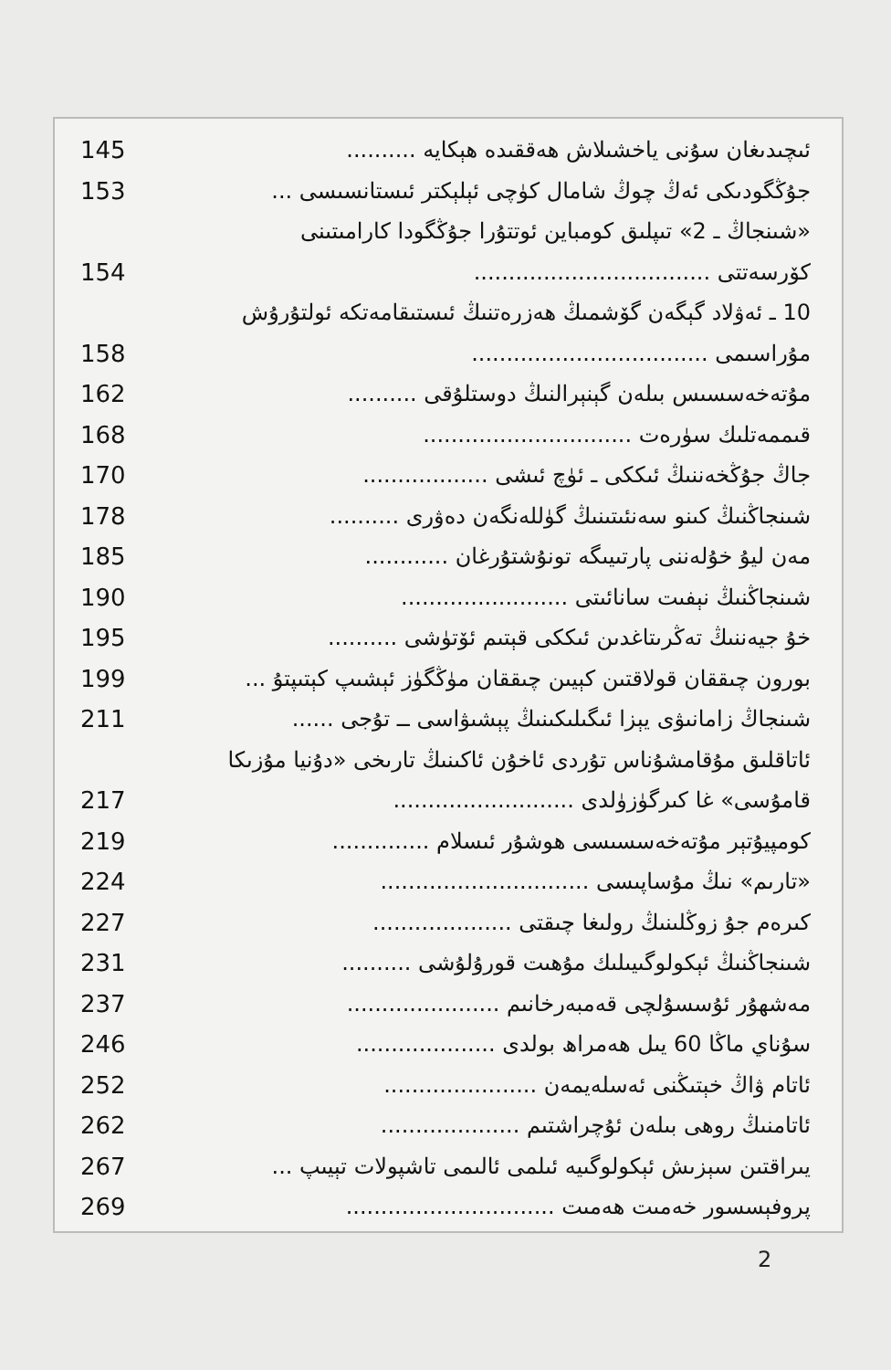ئىچىدىغان سۇنى ياخشىلاش ھەققىدە ھېكايە .......... 145
جۇڭگودىكى ئەڭ چوڭ شامال كۈچى ئېلېكتر ئىستانسىسى ... 153
«شىنجاڭ ـ 2» تىپلىق كومباين ئوتتۇرا جۇڭگودا كارامىتىنى
كۆرسەتتى .................................. 154
10 ـ ئەۋلاد گېگەن گۆشمىڭ ھەزرەتنىڭ ئىستىقامەتكە ئولتۇرۇش
مۇراسىمى .................................. 158
مۇتەخەسسىس بىلەن گېنېرالنىڭ دوستلۇقى .......... 162
قىممەتلىك سۈرەت .............................. 168
جاڭ جۇڭخەننىڭ ئىككى ـ ئۈچ ئىشى .................. 170
شىنجاڭنىڭ كىنو سەنئىتىنىڭ گۈللەنگەن دەۋرى .......... 178
مەن ليۇ خۇلەننى پارتىيىگە تونۇشتۇرغان ............ 185
شىنجاڭنىڭ نېفىت سانائىتى ........................ 190
خۇ جيەننىڭ تەڭرىتاغدىن ئىككى قېتىم ئۆتۈشى .......... 195
بورون چىققان قولاقتىن كېيىن چىققان مۈڭگۈز ئېشىپ كېتىپتۇ ... 199
شىنجاڭ زامانىۋى يېزا ئىگىلىكىنىڭ پېشىۋاسى ــ تۇجى ...... 211
ئاتاقلىق مۇقامشۇناس تۇردى ئاخۇن ئاكىنىڭ تارىخى «دۇنيا مۇزىكا
قامۇسى» غا كىرگۈزۈلدى .......................... 217
كومپيۇتېر مۇتەخەسسىسى ھوشۇر ئىسلام .............. 219
«تارىم» نىڭ مۇساپىسى .............................. 224
كىرەم جۇ زوڭلىنىڭ رولىغا چىقتى .................... 227
شىنجاڭنىڭ ئېكولوگىيىلىك مۇھىت قورۇلۇشى .......... 231
مەشھۇر ئۇسسۇلچى قەمبەرخانىم ...................... 237
سۇناي ماڭا 60 يىل ھەمراھ بولدى .................... 246
ئاتام ۋاڭ خېتىڭنى ئەسلەيمەن ...................... 252
ئاتامنىڭ روھى بىلەن ئۇچراشتىم .................... 262
يىراقتىن سېزىش ئېكولوگىيە ئىلمى ئالىمى تاشپولات تېيىپ ... 267
پروفېسسور خەمىت ھەمىت .............................. 269
2